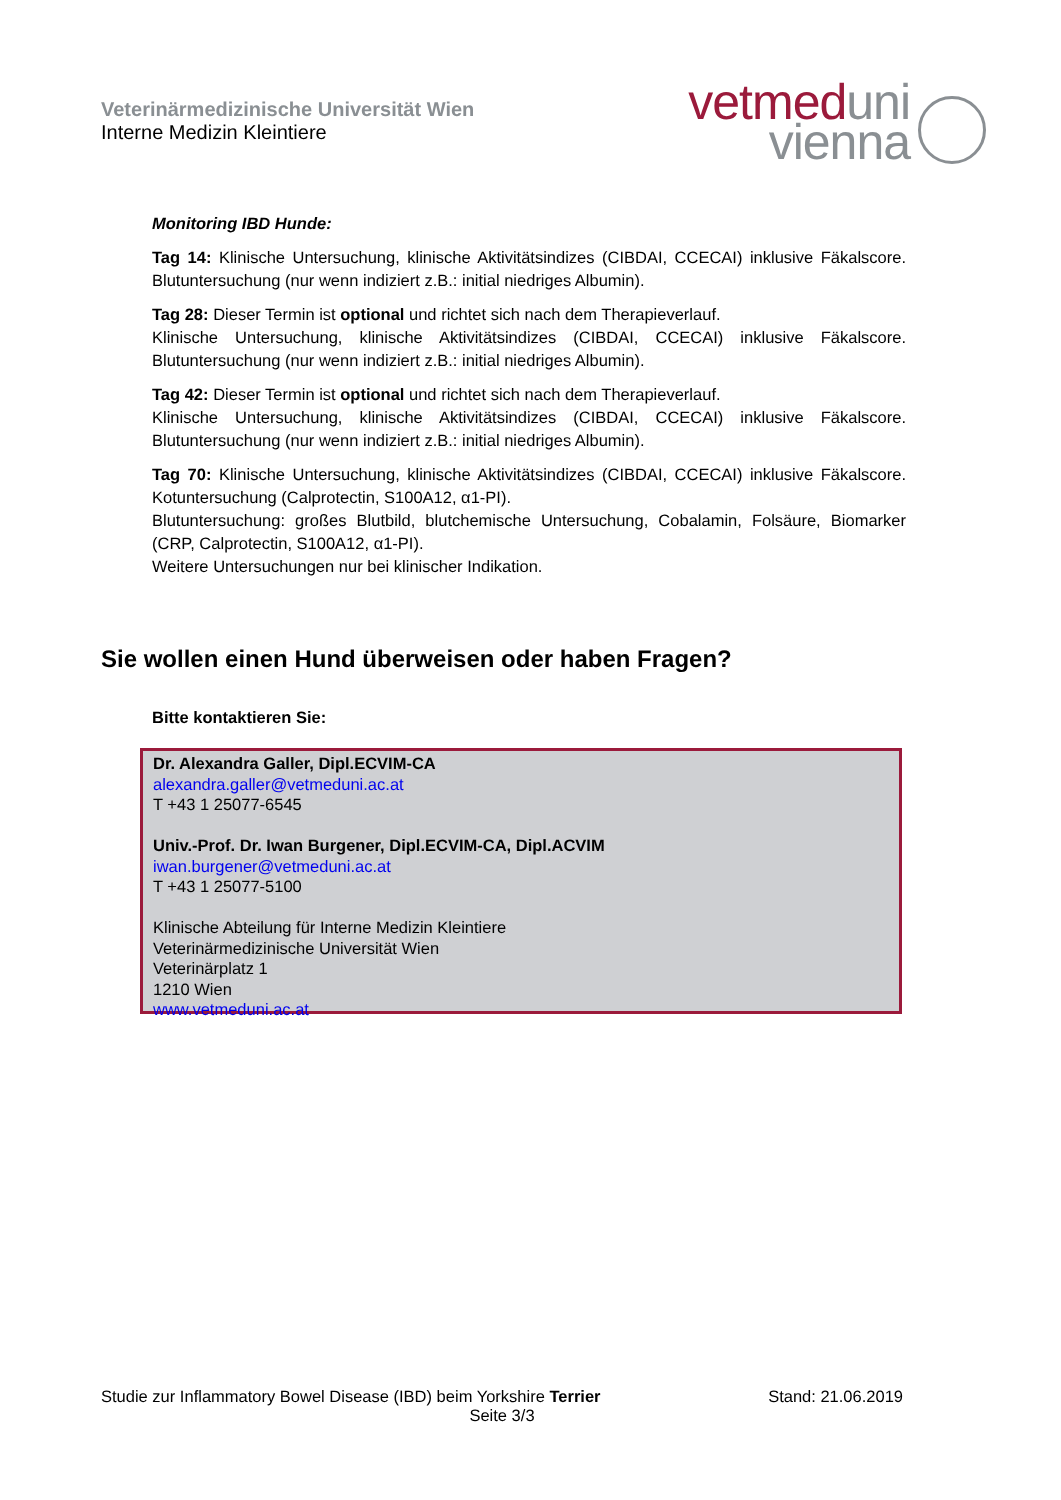Veterinärmedizinische Universität Wien
Interne Medizin Kleintiere
vetmed uni
vienna
Monitoring IBD Hunde:
Tag 14: Klinische Untersuchung, klinische Aktivitätsindizes (CIBDAI, CCECAI) inklusive Fäkalscore. Blutuntersuchung (nur wenn indiziert z.B.: initial niedriges Albumin).
Tag 28: Dieser Termin ist optional und richtet sich nach dem Therapieverlauf.
Klinische Untersuchung, klinische Aktivitätsindizes (CIBDAI, CCECAI) inklusive Fäkalscore. Blutuntersuchung (nur wenn indiziert z.B.: initial niedriges Albumin).
Tag 42: Dieser Termin ist optional und richtet sich nach dem Therapieverlauf.
Klinische Untersuchung, klinische Aktivitätsindizes (CIBDAI, CCECAI) inklusive Fäkalscore. Blutuntersuchung (nur wenn indiziert z.B.: initial niedriges Albumin).
Tag 70: Klinische Untersuchung, klinische Aktivitätsindizes (CIBDAI, CCECAI) inklusive Fäkalscore. Kotuntersuchung (Calprotectin, S100A12, α1-PI).
Blutuntersuchung: großes Blutbild, blutchemische Untersuchung, Cobalamin, Folsäure, Biomarker (CRP, Calprotectin, S100A12, α1-PI).
Weitere Untersuchungen nur bei klinischer Indikation.
Sie wollen einen Hund überweisen oder haben Fragen?
Bitte kontaktieren Sie:
Dr. Alexandra Galler, Dipl.ECVIM-CA
alexandra.galler@vetmeduni.ac.at
T +43 1 25077-6545
Univ.-Prof. Dr. Iwan Burgener, Dipl.ECVIM-CA, Dipl.ACVIM
iwan.burgener@vetmeduni.ac.at
T +43 1 25077-5100
Klinische Abteilung für Interne Medizin Kleintiere
Veterinärmedizinische Universität Wien
Veterinärplatz 1
1210 Wien
www.vetmeduni.ac.at
Studie zur Inflammatory Bowel Disease (IBD) beim Yorkshire Terrier Stand: 21.06.2019
Seite 3/3